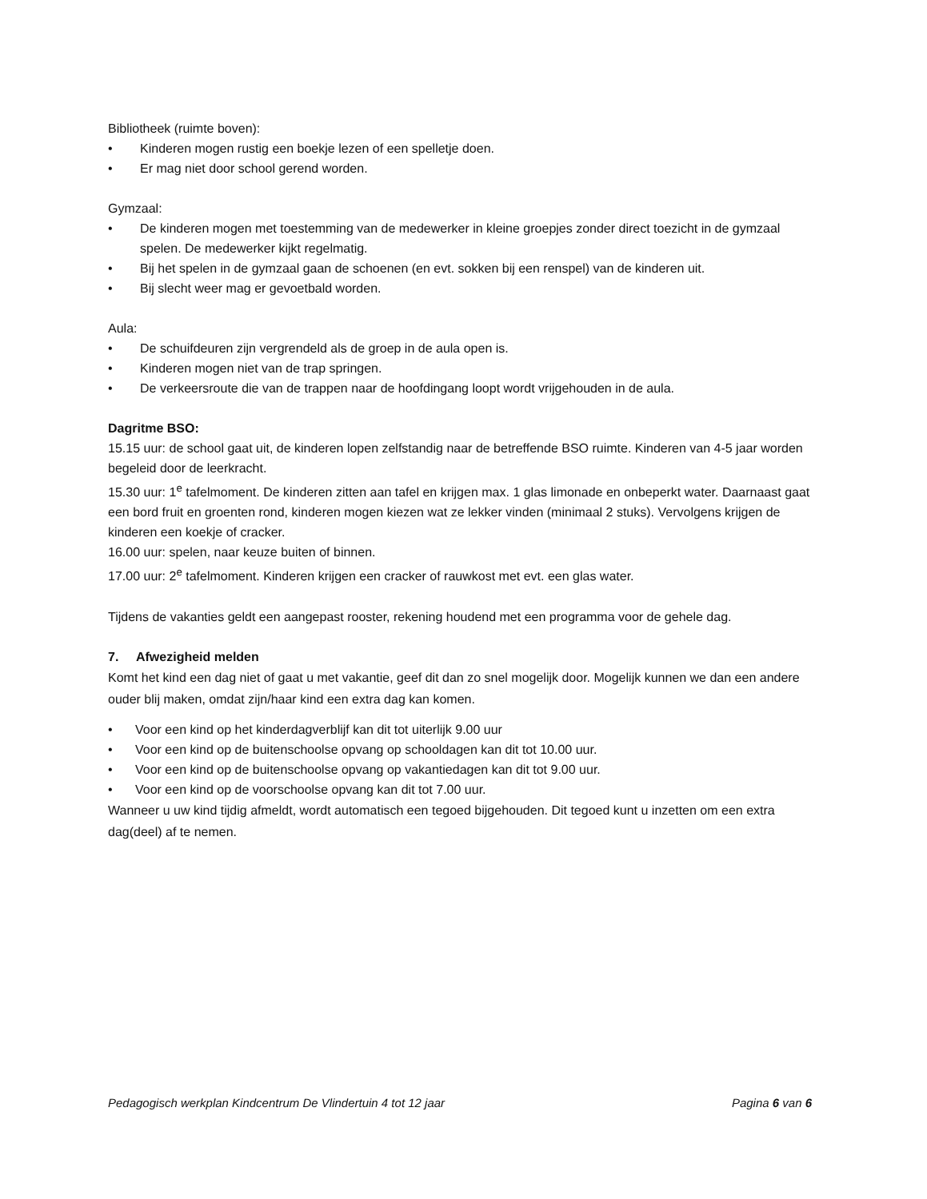Bibliotheek (ruimte boven):
• Kinderen mogen rustig een boekje lezen of een spelletje doen.
• Er mag niet door school gerend worden.
Gymzaal:
• De kinderen mogen met toestemming van de medewerker in kleine groepjes zonder direct toezicht in de gymzaal spelen. De medewerker kijkt regelmatig.
• Bij het spelen in de gymzaal gaan de schoenen (en evt. sokken bij een renspel) van de kinderen uit.
• Bij slecht weer mag er gevoetbald worden.
Aula:
• De schuifdeuren zijn vergrendeld als de groep in de aula open is.
• Kinderen mogen niet van de trap springen.
• De verkeersroute die van de trappen naar de hoofdingang loopt wordt vrijgehouden in de aula.
Dagritme BSO:
15.15 uur: de school gaat uit, de kinderen lopen zelfstandig naar de betreffende BSO ruimte. Kinderen van 4-5 jaar worden begeleid door de leerkracht.
15.30 uur: 1<sup>e</sup> tafelmoment. De kinderen zitten aan tafel en krijgen max. 1 glas limonade en onbeperkt water. Daarnaast gaat een bord fruit en groenten rond, kinderen mogen kiezen wat ze lekker vinden (minimaal 2 stuks). Vervolgens krijgen de kinderen een koekje of cracker.
16.00 uur: spelen, naar keuze buiten of binnen.
17.00 uur: 2<sup>e</sup> tafelmoment. Kinderen krijgen een cracker of rauwkost met evt. een glas water.
Tijdens de vakanties geldt een aangepast rooster, rekening houdend met een programma voor de gehele dag.
7. Afwezigheid melden
Komt het kind een dag niet of gaat u met vakantie, geef dit dan zo snel mogelijk door. Mogelijk kunnen we dan een andere ouder blij maken, omdat zijn/haar kind een extra dag kan komen.
• Voor een kind op het kinderdagverblijf kan dit tot uiterlijk 9.00 uur
• Voor een kind op de buitenschoolse opvang op schooldagen kan dit tot 10.00 uur.
• Voor een kind op de buitenschoolse opvang op vakantiedagen kan dit tot 9.00 uur.
• Voor een kind op de voorschoolse opvang kan dit tot 7.00 uur.
Wanneer u uw kind tijdig afmeldt, wordt automatisch een tegoed bijgehouden. Dit tegoed kunt u inzetten om een extra dag(deel) af te nemen.
Pedagogisch werkplan Kindcentrum De Vlindertuin 4 tot 12 jaar Pagina 6 van 6